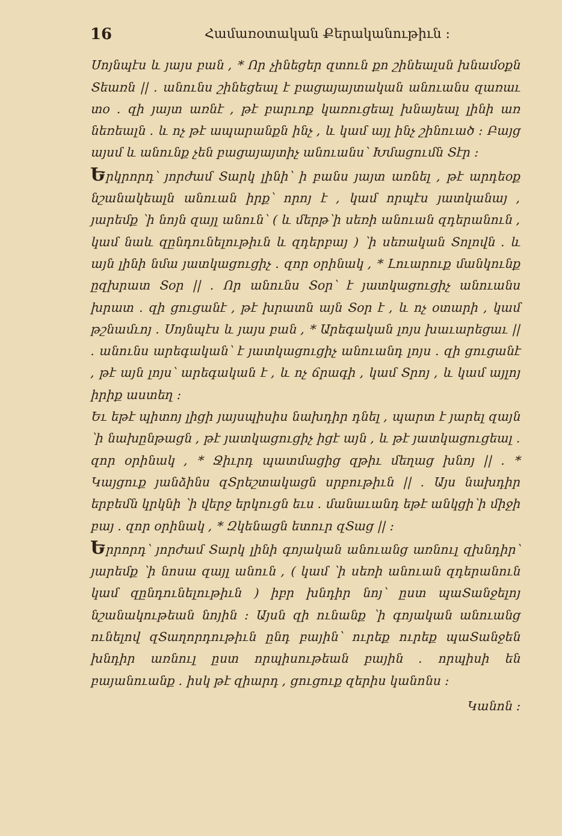16 Համառօտական Քերականութիւն ։
Սոյնպէս և յայս բան , * Որ չինեցեր զտուն քո շինեալսն խնամօքն Տեառն || . անունս շինեցեալ է բացայայտական անուանս զառաւ տօ . զի յայտ առնէ , թէ բարւոք կառուցեալ խնայեալ լինի առ նեռեալն . և ոչ թէ ապարանքն ինչ , և կամ այլ ինչ շինուած ։ Բայց այսմ և անունք չեն բացայայտիչ անուանս՝ Խմացումն Տէր ։
Երկրորդ՝ յորժամ Տարկ լինի՝ ի բանս յայտ առնել , թէ արդեօք նշանակեալն անուան իրք՝ որոյ է , կամ որպէս յատկանայ , յարեմք ՝ի նոյն զայլ անուն՝ ( և մերթ՝ի սեռի անուան զդերանուն , կամ նաև զընդունելութիւն և զդերբայ ) ՝ի սեռական Տոլովն . և այն լինի նմա յատկացուցիչ . զոր օրինակ , * Լուարուք մանկունք ըզխրատ Տօր || . Որ անունս Տօր՝ է յատկացուցիչ անուանս խրատ . զի ցուցանէ , թէ խրատն այն Տօր է , և ոչ օտարի , կամ թշնամւոյ . Սոյնպէս և յայս բան , * Արեգական լոյս խաւարեցաւ || . անունս արեգական՝ է յատկացուցիչ անուանդ լոյս . զի ցուցանէ , թէ այն լոյս՝ արեգական է , և ոչ ճրագի , կամ Տրոյ , և կամ այլոյ իրիք աստեղ ։
Եւ եթէ պիտոյ լիցի յայսպիսիս նախդիր դնել , պարտ է յարել զայն ՝ի նախընթացն , թէ յատկացուցիչ իցէ այն , և թէ յատկացուցեալ . զոր օրինակ , * Ջիւրդ պատմացից զթիւ մեղաց խնոյ || . * Կայցուք յանձինս զՏրեշտակացն սրբութիւն || . Այս նախդիր երբեմն կրկնի ՝ի վերջ երկուցն եւս . մանաւանդ եթէ անկցի՝ի միջի բայ . զոր օրինակ , * Զկենացն ետուր զՏաց || ։
Երրորդ՝ յորժամ Տարկ լինի գոյական անուանց առնուլ զխնդիր՝ յարեմք ՝ի նոսա զայլ անուն , ( կամ ՝ի սեռի անուան զդերանուն կամ զընդունելութիւն ) իբր խնդիր նոյ՝ ըստ պաՏանջելոյ նշանակութեան նոյին ։ Այսն զի ունանք ՝ի գոյական անուանց ունելով զՏաղորդութիւն ընդ բային՝ ուրեք ուրեք պաՏանջեն խնդիր առնուլ ըստ որպիսութեան բային . որպիսի են բայանուանք . իսկ թէ զիարդ , ցուցուք զերիս կանոնս ։
Կանոն ։